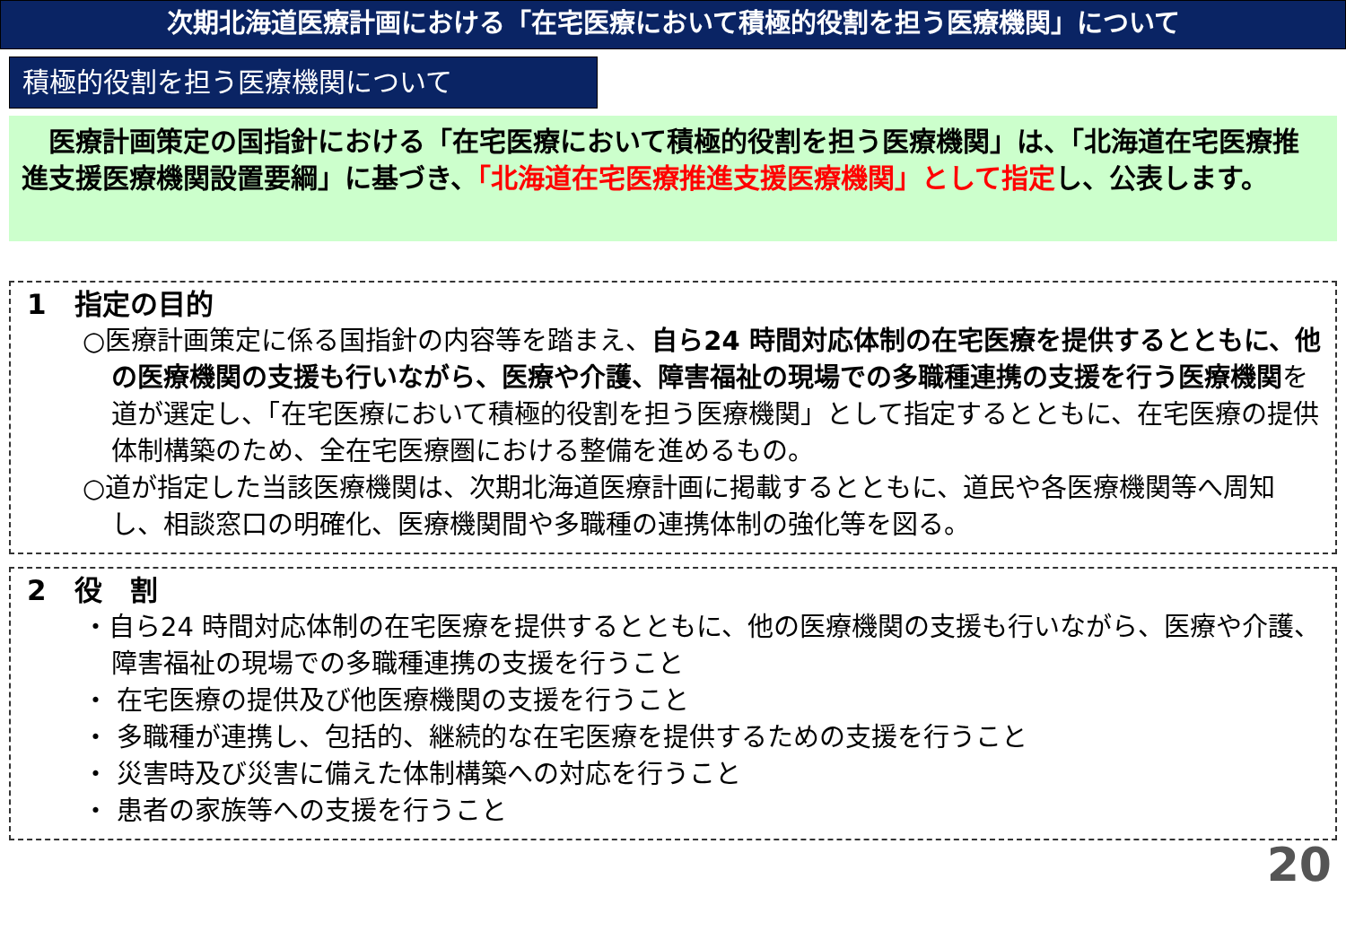次期北海道医療計画における「在宅医療において積極的役割を担う医療機関」について
積極的役割を担う医療機関について
　医療計画策定の国指針における「在宅医療において積極的役割を担う医療機関」は、「北海道在宅医療推進支援医療機関設置要綱」に基づき、「北海道在宅医療推進支援医療機関」として指定し、公表します。
1　指定の目的
○医療計画策定に係る国指針の内容等を踏まえ、自ら24 時間対応体制の在宅医療を提供するとともに、他の医療機関の支援も行いながら、医療や介護、障害福祉の現場での多職種連携の支援を行う医療機関を道が選定し、「在宅医療において積極的役割を担う医療機関」として指定するとともに、在宅医療の提供体制構築のため、全在宅医療圏における整備を進めるもの。
○道が指定した当該医療機関は、次期北海道医療計画に掲載するとともに、道民や各医療機関等へ周知し、相談窓口の明確化、医療機関間や多職種の連携体制の強化等を図る。
2　役　割
・自ら24 時間対応体制の在宅医療を提供するとともに、他の医療機関の支援も行いながら、医療や介護、障害福祉の現場での多職種連携の支援を行うこと
・ 在宅医療の提供及び他医療機関の支援を行うこと
・ 多職種が連携し、包括的、継続的な在宅医療を提供するための支援を行うこと
・ 災害時及び災害に備えた体制構築への対応を行うこと
・ 患者の家族等への支援を行うこと
20